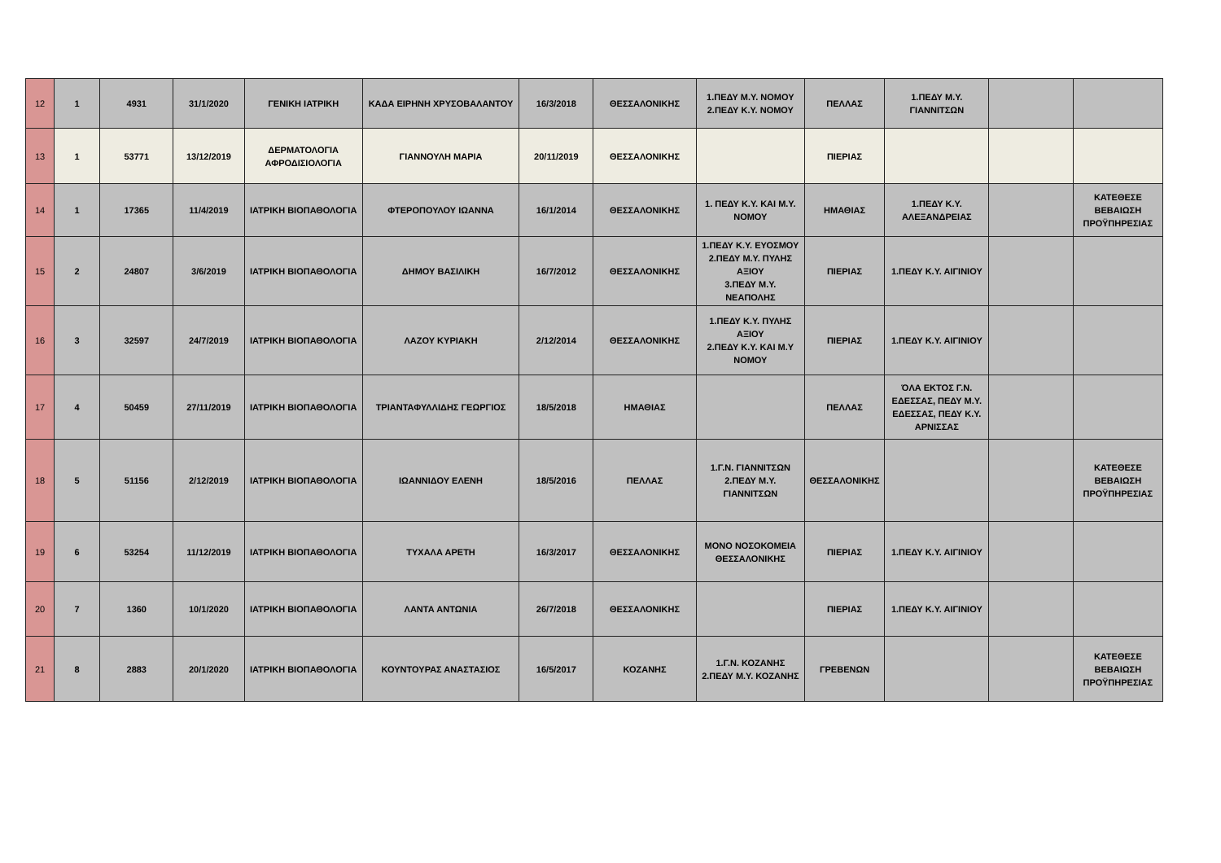| 12 | 1 | 4931 | 31/1/2020 | ΓΕΝΙΚΗ ΙΑΤΡΙΚΗ | ΚΑΔΑ ΕΙΡΗΝΗ ΧΡΥΣΟΒΑΛΑΝΤΟΥ | 16/3/2018 | ΘΕΣΣΑΛΟΝΙΚΗΣ | 1.ΠΕΔΥ Μ.Υ. ΝΟΜΟΥ 2.ΠΕΔΥ Κ.Υ. ΝΟΜΟΥ | ΠΕΛΛΑΣ | 1.ΠΕΔΥ Μ.Υ. ΓΙΑΝΝΙΤΣΩΝ | | |
| 13 | 1 | 53771 | 13/12/2019 | ΔΕΡΜΑΤΟΛΟΓΙΑ ΑΦΡΟΔΙΣΙΟΛΟΓΙΑ | ΓΙΑΝΝΟΥΛΗ ΜΑΡΙΑ | 20/11/2019 | ΘΕΣΣΑΛΟΝΙΚΗΣ | | ΠΙΕΡΙΑΣ | | | |
| 14 | 1 | 17365 | 11/4/2019 | ΙΑΤΡΙΚΗ ΒΙΟΠΑΘΟΛΟΓΙΑ | ΦΤΕΡΟΠΟΥΛΟΥ ΙΩΑΝΝΑ | 16/1/2014 | ΘΕΣΣΑΛΟΝΙΚΗΣ | 1. ΠΕΔΥ Κ.Υ. ΚΑΙ Μ.Υ. ΝΟΜΟΥ | ΗΜΑΘΙΑΣ | 1.ΠΕΔΥ Κ.Υ. ΑΛΕΞΑΝΔΡΕΙΑΣ | | ΚΑΤΕΘΕΣΕ ΒΕΒΑΙΩΣΗ ΠΡΟΫΠΗΡΕΣΙΑΣ |
| 15 | 2 | 24807 | 3/6/2019 | ΙΑΤΡΙΚΗ ΒΙΟΠΑΘΟΛΟΓΙΑ | ΔΗΜΟΥ ΒΑΣΙΛΙΚΗ | 16/7/2012 | ΘΕΣΣΑΛΟΝΙΚΗΣ | 1.ΠΕΔΥ Κ.Υ. ΕΥΟΣΜΟΥ 2.ΠΕΔΥ Μ.Υ. ΠΥΛΗΣ ΑΞΙΟΥ 3.ΠΕΔΥ Μ.Υ. ΝΕΑΠΟΛΗΣ | ΠΙΕΡΙΑΣ | 1.ΠΕΔΥ Κ.Υ. ΑΙΓΙΝΙΟΥ | | |
| 16 | 3 | 32597 | 24/7/2019 | ΙΑΤΡΙΚΗ ΒΙΟΠΑΘΟΛΟΓΙΑ | ΛΑΖΟΥ ΚΥΡΙΑΚΗ | 2/12/2014 | ΘΕΣΣΑΛΟΝΙΚΗΣ | 1.ΠΕΔΥ Κ.Υ. ΠΥΛΗΣ ΑΞΙΟΥ 2.ΠΕΔΥ Κ.Υ. ΚΑΙ Μ.Υ ΝΟΜΟΥ | ΠΙΕΡΙΑΣ | 1.ΠΕΔΥ Κ.Υ. ΑΙΓΙΝΙΟΥ | | |
| 17 | 4 | 50459 | 27/11/2019 | ΙΑΤΡΙΚΗ ΒΙΟΠΑΘΟΛΟΓΙΑ | ΤΡΙΑΝΤΑΦΥΛΛΙΔΗΣ ΓΕΩΡΓΙΟΣ | 18/5/2018 | ΗΜΑΘΙΑΣ | | ΠΕΛΛΑΣ | ΌΛΑ ΕΚΤΟΣ Γ.Ν. ΕΔΕΣΣΑΣ, ΠΕΔΥ Μ.Υ. ΕΔΕΣΣΑΣ, ΠΕΔΥ Κ.Υ. ΑΡΝΙΣΣΑΣ | | |
| 18 | 5 | 51156 | 2/12/2019 | ΙΑΤΡΙΚΗ ΒΙΟΠΑΘΟΛΟΓΙΑ | ΙΩΑΝΝΙΔΟΥ ΕΛΕΝΗ | 18/5/2016 | ΠΕΛΛΑΣ | 1.Γ.Ν. ΓΙΑΝΝΙΤΣΩΝ 2.ΠΕΔΥ Μ.Υ. ΓΙΑΝΝΙΤΣΩΝ | ΘΕΣΣΑΛΟΝΙΚΗΣ | | | ΚΑΤΕΘΕΣΕ ΒΕΒΑΙΩΣΗ ΠΡΟΫΠΗΡΕΣΙΑΣ |
| 19 | 6 | 53254 | 11/12/2019 | ΙΑΤΡΙΚΗ ΒΙΟΠΑΘΟΛΟΓΙΑ | ΤΥΧΑΛΑ ΑΡΕΤΗ | 16/3/2017 | ΘΕΣΣΑΛΟΝΙΚΗΣ | ΜΟΝΟ ΝΟΣΟΚΟΜΕΙΑ ΘΕΣΣΑΛΟΝΙΚΗΣ | ΠΙΕΡΙΑΣ | 1.ΠΕΔΥ Κ.Υ. ΑΙΓΙΝΙΟΥ | | |
| 20 | 7 | 1360 | 10/1/2020 | ΙΑΤΡΙΚΗ ΒΙΟΠΑΘΟΛΟΓΙΑ | ΛΑΝΤΑ ΑΝΤΩΝΙΑ | 26/7/2018 | ΘΕΣΣΑΛΟΝΙΚΗΣ | | ΠΙΕΡΙΑΣ | 1.ΠΕΔΥ Κ.Υ. ΑΙΓΙΝΙΟΥ | | |
| 21 | 8 | 2883 | 20/1/2020 | ΙΑΤΡΙΚΗ ΒΙΟΠΑΘΟΛΟΓΙΑ | ΚΟΥΝΤΟΥΡΑΣ ΑΝΑΣΤΑΣΙΟΣ | 16/5/2017 | ΚΟΖΑΝΗΣ | 1.Γ.Ν. ΚΟΖΑΝΗΣ 2.ΠΕΔΥ Μ.Υ. ΚΟΖΑΝΗΣ | ΓΡΕΒΕΝΩΝ | | | ΚΑΤΕΘΕΣΕ ΒΕΒΑΙΩΣΗ ΠΡΟΫΠΗΡΕΣΙΑΣ |